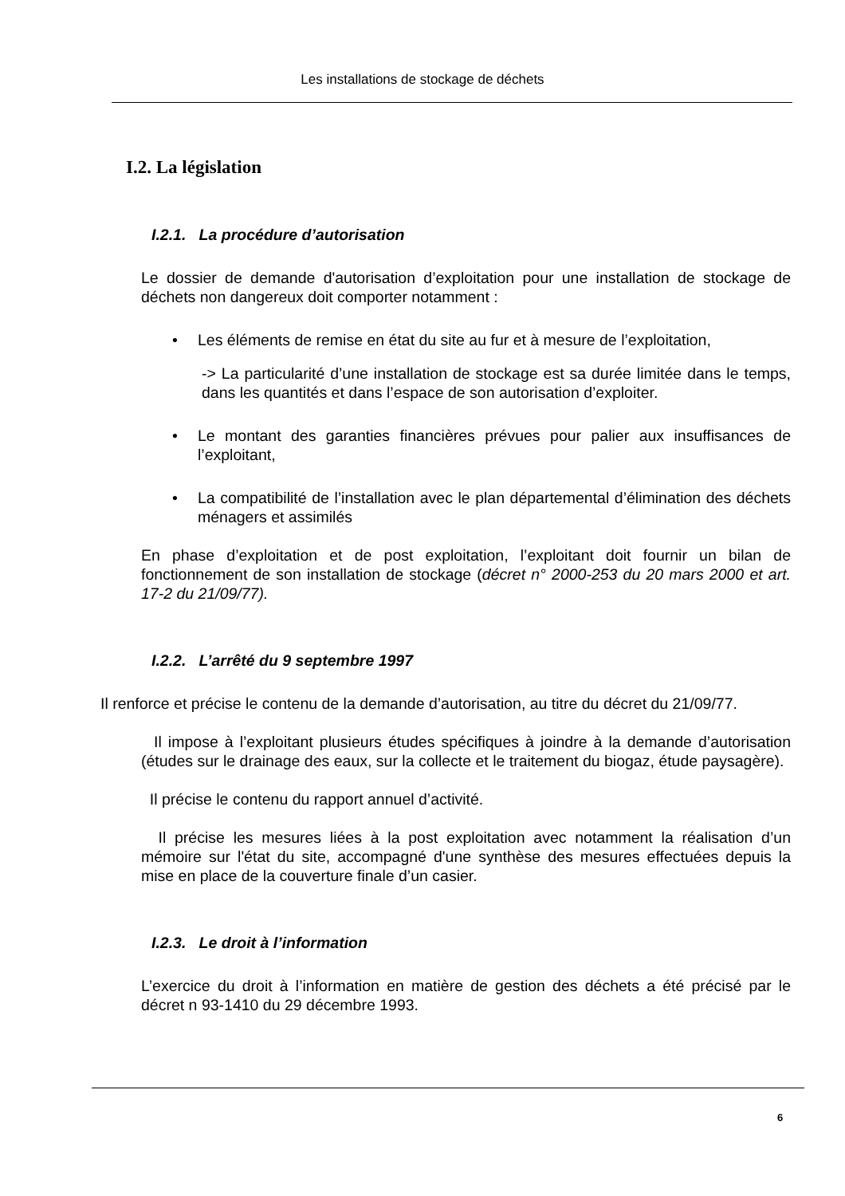Les installations de stockage de déchets
I.2. La législation
I.2.1. La procédure d’autorisation
Le dossier de demande d'autorisation d’exploitation pour une installation de stockage de déchets non dangereux doit comporter notamment :
• Les éléments de remise en état du site au fur et à mesure de l’exploitation,
-> La particularité d’une installation de stockage est sa durée limitée dans le temps, dans les quantités et dans l’espace de son autorisation d’exploiter.
• Le montant des garanties financières prévues pour palier aux insuffisances de l’exploitant,
• La compatibilité de l’installation avec le plan départemental d’élimination des déchets ménagers et assimilés
En phase d’exploitation et de post exploitation, l’exploitant doit fournir un bilan de fonctionnement de son installation de stockage (décret n° 2000-253 du 20 mars 2000 et art. 17-2 du 21/09/77).
I.2.2. L’arrêté du 9 septembre 1997
Il renforce et précise le contenu de la demande d’autorisation, au titre du décret du 21/09/77.
Il impose à l’exploitant plusieurs études spécifiques à joindre à la demande d’autorisation (études sur le drainage des eaux, sur la collecte et le traitement du biogaz, étude paysagère).
Il précise le contenu du rapport annuel d’activité.
Il précise les mesures liées à la post exploitation avec notamment la réalisation d’un mémoire sur l'état du site, accompagné d'une synthèse des mesures effectuées depuis la mise en place de la couverture finale d’un casier.
I.2.3. Le droit à l’information
L’exercice du droit à l’information en matière de gestion des déchets a été précisé par le décret n 93-1410 du 29 décembre 1993.
6